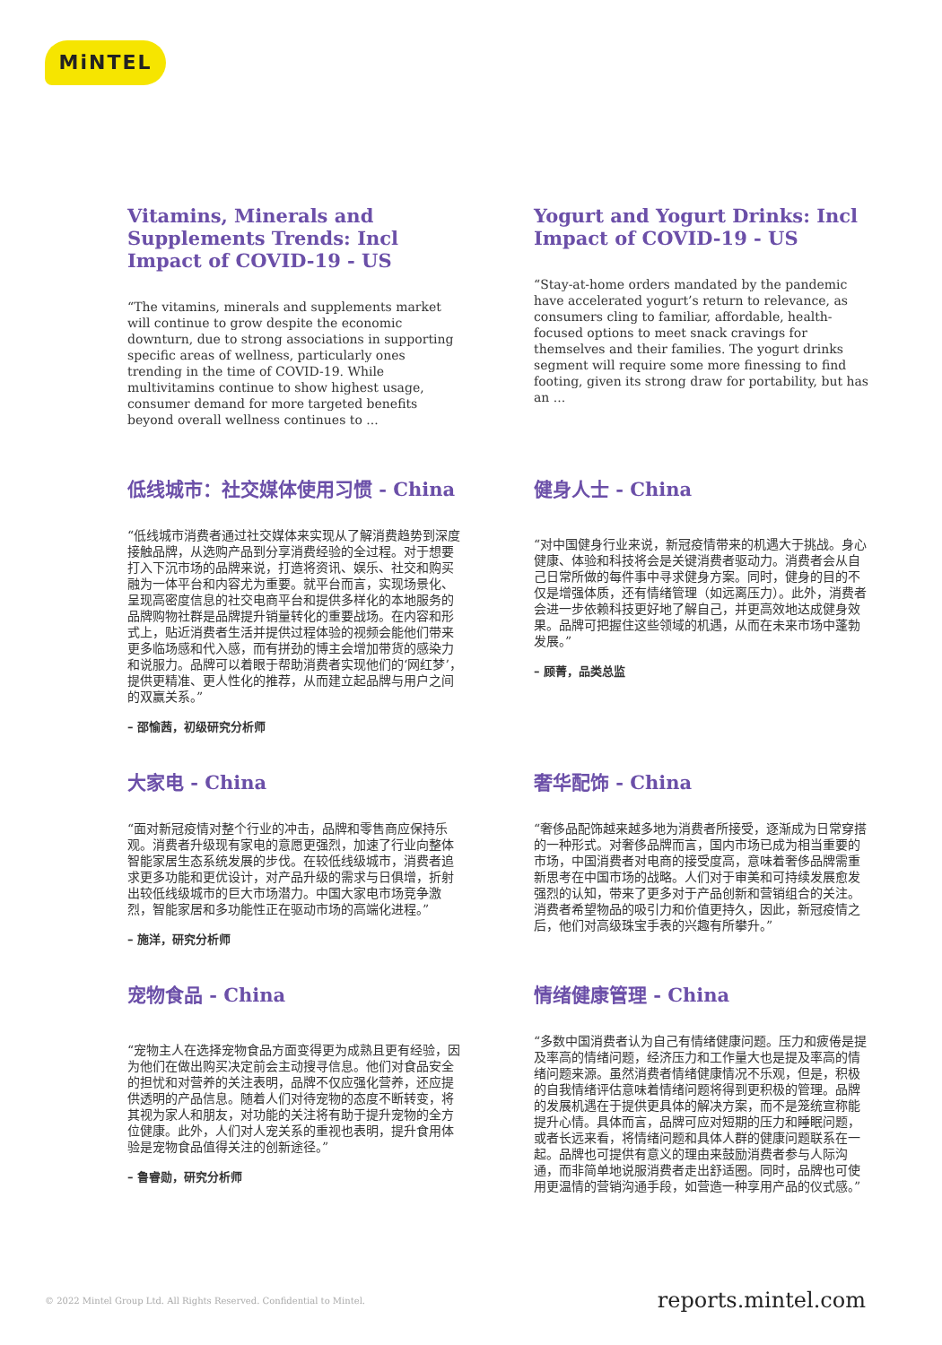MiNTEL
Vitamins, Minerals and Supplements Trends: Incl Impact of COVID-19 - US
“The vitamins, minerals and supplements market will continue to grow despite the economic downturn, due to strong associations in supporting specific areas of wellness, particularly ones trending in the time of COVID-19. While multivitamins continue to show highest usage, consumer demand for more targeted benefits beyond overall wellness continues to ...
Yogurt and Yogurt Drinks: Incl Impact of COVID-19 - US
“Stay-at-home orders mandated by the pandemic have accelerated yogurt’s return to relevance, as consumers cling to familiar, affordable, health-focused options to meet snack cravings for themselves and their families. The yogurt drinks segment will require some more finessing to find footing, given its strong draw for portability, but has an ...
低线城市：社交媒体使用习惯 - China
“低线城市消费者通过社交媒体来实现从了解消费趋势到深度接触品牌，从选购产品到分享消费经验的全过程。对于想要打入下沉市场的品牌来说，打造将资讯、娱乐、社交和购买融为一体平台和内容尤为重要。就平台而言，实现场景化、呈现高密度信息的社交电商平台和提供多样化的本地服务的品牌购物社群是品牌提升销量转化的重要战场。在内容和形式上，贴近消费者生活并提供过程体验的视频会能他们带来更多临场感和代入感，而有拼劲的博主会增加带货的感染力和说服力。品牌可以着眼于帮助消费者实现他们的‘网红梦’，提供更精准、更人性化的推荐，从而建立起品牌与用户之间的双赢关系。”
– 邵愉茜，初级研究分析师
健身人士 - China
“对中国健身行业来说，新冠疫情带来的机遇大于挑战。身心健康、体验和科技将会是关键消费者驱动力。消费者会从自己日常所做的每件事中寻求健身方案。同时，健身的目的不仅是增强体质，还有情绪管理（如远离压力）。此外，消费者会进一步依赖科技更好地了解自己，并更高效地达成健身效果。品牌可把握住这些领域的机遇，从而在未来市场中蓬勃发展。”
– 顾菁，品类总监
大家电 - China
“面对新冠疫情对整个行业的冲击，品牌和零售商应保持乐观。消费者升级现有家电的意愿更强烈，加速了行业向整体智能家居生态系统发展的步伐。在较低线级城市，消费者追求更多功能和更优设计，对产品升级的需求与日俱增，折射出较低线级城市的巨大市场潜力。中国大家电市场竞争激烈，智能家居和多功能性正在驱动市场的高端化进程。”
– 施洋，研究分析师
奢华配饰 - China
“奢侈品配饰越来越多地为消费者所接受，逐渐成为日常穿搭的一种形式。对奢侈品牌而言，国内市场已成为相当重要的市场，中国消费者对电商的接受度高，意味着奢侈品牌需重新思考在中国市场的战略。人们对于审美和可持续发展愈发强烈的认知，带来了更多对于产品创新和营销组合的关注。消费者希望物品的吸引力和价值更持久，因此，新冠疫情之后，他们对高级珠宝手表的兴趣有所攀升。”
宠物食品 - China
“宠物主人在选择宠物食品方面变得更为成熟且更有经验，因为他们在做出购买决定前会主动搜寻信息。他们对食品安全的担忧和对营养的关注表明，品牌不仅应强化营养，还应提供透明的产品信息。随着人们对待宠物的态度不断转变，将其视为家人和朋友，对功能的关注将有助于提升宠物的全方位健康。此外，人们对人宠关系的重视也表明，提升食用体验是宠物食品值得关注的创新途径。”
– 鲁睿勋，研究分析师
情绪健康管理 - China
“多数中国消费者认为自己有情绪健康问题。压力和疲倦是提及率高的情绪问题，经济压力和工作量大也是提及率高的情绪问题来源。虽然消费者情绪健康情况不乐观，但是，积极的自我情绪评估意味着情绪问题将得到更积极的管理。品牌的发展机遇在于提供更具体的解决方案，而不是笼统宣称能提升心情。具体而言，品牌可应对短期的压力和睡眠问题，或者长远来看，将情绪问题和具体人群的健康问题联系在一起。品牌也可提供有意义的理由来鼓励消费者参与人际沟通，而非简单地说服消费者走出舒适圈。同时，品牌也可使用更温情的营销沟通手段，如营造一种享用产品的仪式感。”
© 2022 Mintel Group Ltd. All Rights Reserved. Confidential to Mintel.
reports.mintel.com